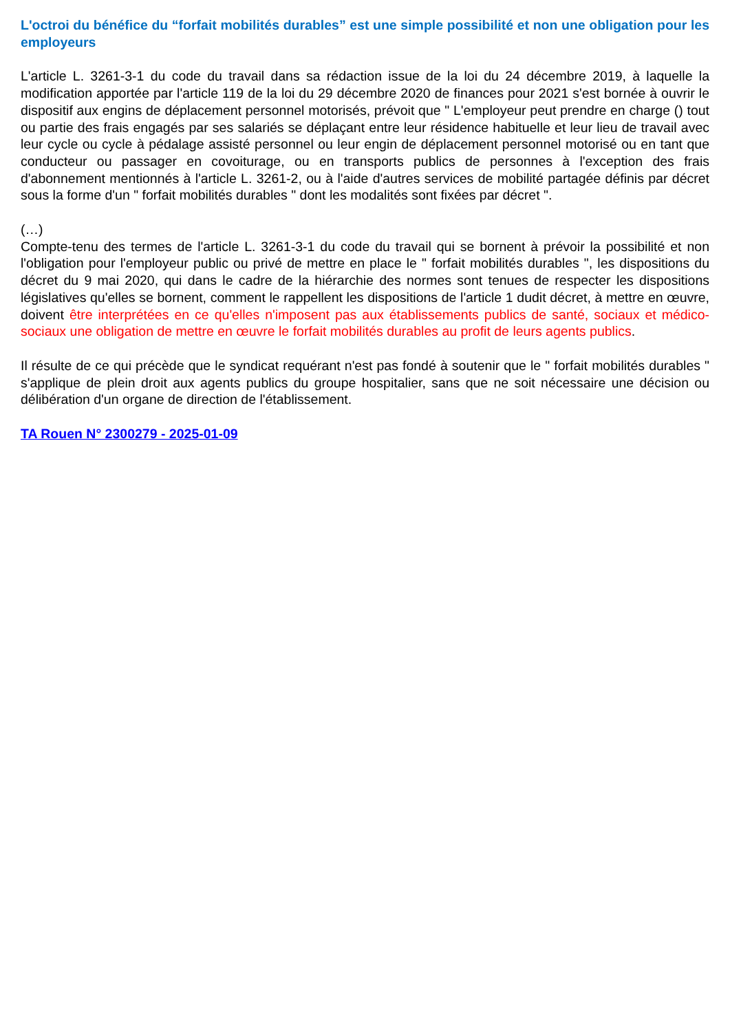L'octroi du bénéfice du “forfait mobilités durables” est une simple possibilité et non une obligation pour les employeurs
L'article L. 3261-3-1 du code du travail dans sa rédaction issue de la loi du 24 décembre 2019, à laquelle la modification apportée par l'article 119 de la loi du 29 décembre 2020 de finances pour 2021 s'est bornée à ouvrir le dispositif aux engins de déplacement personnel motorisés, prévoit que " L'employeur peut prendre en charge () tout ou partie des frais engagés par ses salariés se déplaçant entre leur résidence habituelle et leur lieu de travail avec leur cycle ou cycle à pédalage assisté personnel ou leur engin de déplacement personnel motorisé ou en tant que conducteur ou passager en covoiturage, ou en transports publics de personnes à l'exception des frais d'abonnement mentionnés à l'article L. 3261-2, ou à l'aide d'autres services de mobilité partagée définis par décret sous la forme d'un " forfait mobilités durables " dont les modalités sont fixées par décret ".
(…)
Compte-tenu des termes de l'article L. 3261-3-1 du code du travail qui se bornent à prévoir la possibilité et non l'obligation pour l'employeur public ou privé de mettre en place le " forfait mobilités durables ", les dispositions du décret du 9 mai 2020, qui dans le cadre de la hiérarchie des normes sont tenues de respecter les dispositions législatives qu'elles se bornent, comment le rappellent les dispositions de l'article 1 dudit décret, à mettre en œuvre, doivent être interprétées en ce qu'elles n'imposent pas aux établissements publics de santé, sociaux et médico-sociaux une obligation de mettre en œuvre le forfait mobilités durables au profit de leurs agents publics.
Il résulte de ce qui précède que le syndicat requérant n'est pas fondé à soutenir que le " forfait mobilités durables " s'applique de plein droit aux agents publics du groupe hospitalier, sans que ne soit nécessaire une décision ou délibération d'un organe de direction de l'établissement.
TA Rouen N° 2300279 - 2025-01-09